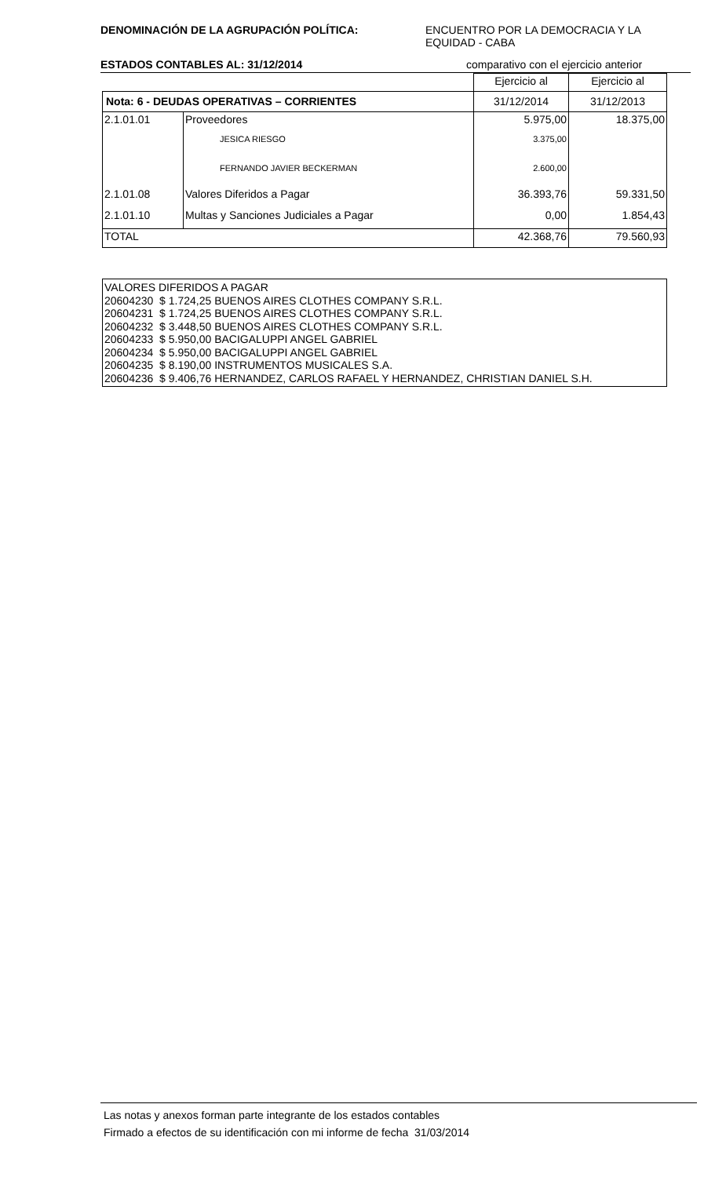DENOMINACIÓN DE LA AGRUPACIÓN POLÍTICA: ENCUENTRO POR LA DEMOCRACIA Y LA
EQUIDAD - CABA
ESTADOS CONTABLES AL: 31/12/2014 comparativo con el ejercicio anterior
| | | Ejercicio al | Ejercicio al |
| Nota: 6 - DEUDAS OPERATIVAS – CORRIENTES | | 31/12/2014 | 31/12/2013 |
| 2.1.01.01 | Proveedores | 5.975,00 | 18.375,00 |
| | JESICA RIESGO | 3.375,00 | |
| | FERNANDO JAVIER BECKERMAN | 2.600,00 | |
| 2.1.01.08 | Valores Diferidos a Pagar | 36.393,76 | 59.331,50 |
| 2.1.01.10 | Multas y Sanciones Judiciales a Pagar | 0,00 | 1.854,43 |
| TOTAL | | 42.368,76 | 79.560,93 |
VALORES DIFERIDOS A PAGAR
20604230 $ 1.724,25 BUENOS AIRES CLOTHES COMPANY S.R.L.
20604231 $ 1.724,25 BUENOS AIRES CLOTHES COMPANY S.R.L.
20604232 $ 3.448,50 BUENOS AIRES CLOTHES COMPANY S.R.L.
20604233 $ 5.950,00 BACIGALUPPI ANGEL GABRIEL
20604234 $ 5.950,00 BACIGALUPPI ANGEL GABRIEL
20604235 $ 8.190,00 INSTRUMENTOS MUSICALES S.A.
20604236 $ 9.406,76 HERNANDEZ, CARLOS RAFAEL Y HERNANDEZ, CHRISTIAN DANIEL S.H.
Las notas y anexos forman parte integrante de los estados contables
Firmado a efectos de su identificación con mi informe de fecha 31/03/2014